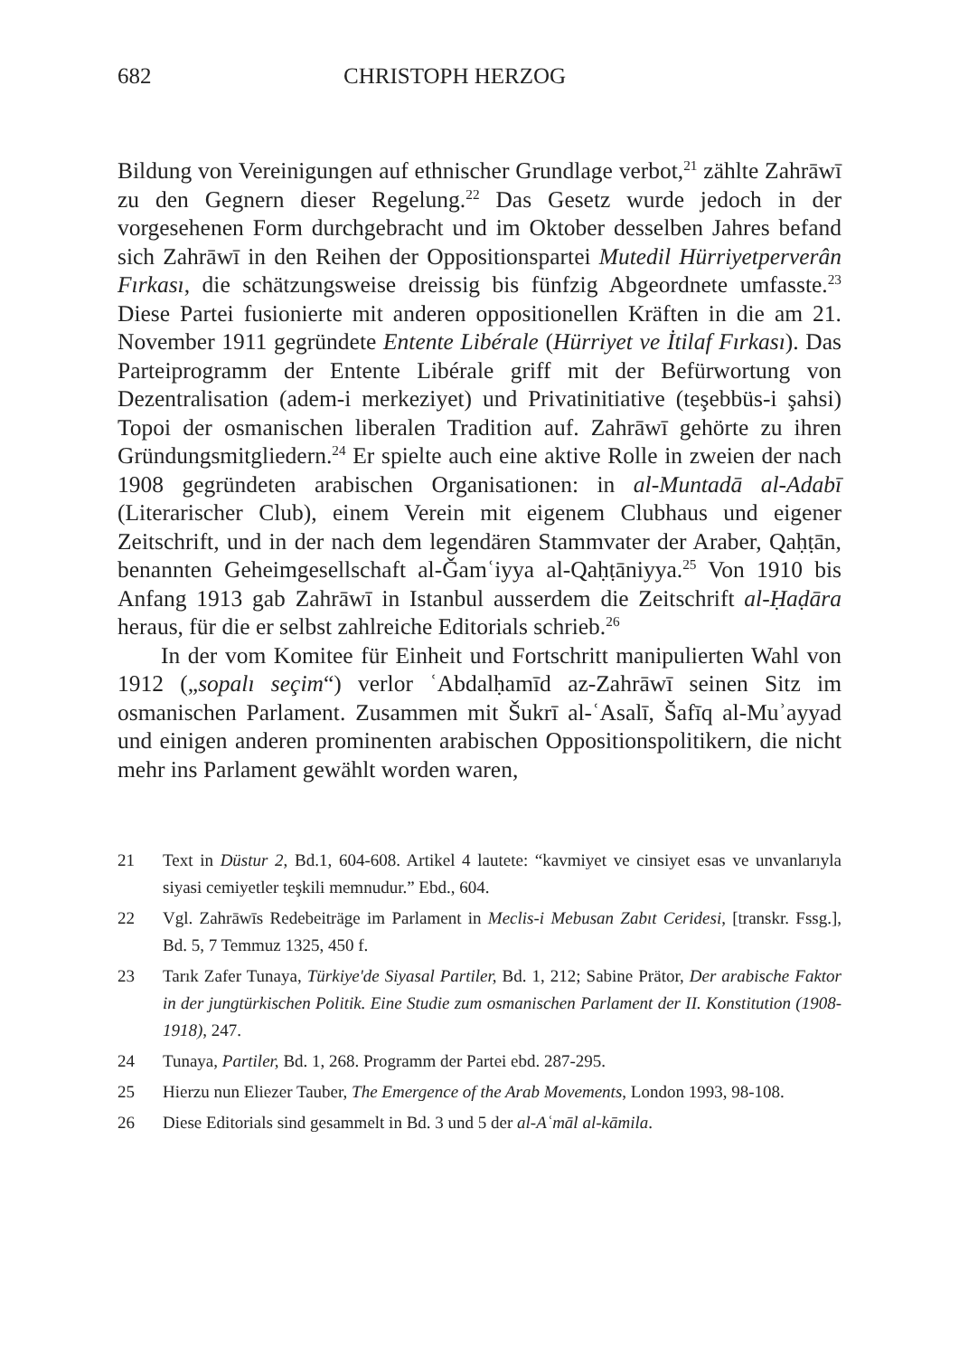682 CHRISTOPH HERZOG
Bildung von Vereinigungen auf ethnischer Grundlage verbot,<sup>21</sup> zählte Zahrāwī zu den Gegnern dieser Regelung.<sup>22</sup> Das Gesetz wurde jedoch in der vorgesehenen Form durchgebracht und im Oktober desselben Jahres befand sich Zahrāwī in den Reihen der Oppositionspartei Mutedil Hürriyetperverân Fırkası, die schätzungsweise dreissig bis fünfzig Abgeordnete umfasste.<sup>23</sup> Diese Partei fusionierte mit anderen oppositionellen Kräften in die am 21. November 1911 gegründete Entente Libérale (Hürriyet ve İtilaf Fırkası). Das Parteiprogramm der Entente Libérale griff mit der Befürwortung von Dezentralisation (adem-i merkeziyet) und Privatinitiative (teşebbüs-i şahsi) Topoi der osmanischen liberalen Tradition auf. Zahrāwī gehörte zu ihren Gründungsmitgliedern.<sup>24</sup> Er spielte auch eine aktive Rolle in zweien der nach 1908 gegründeten arabischen Organisationen: in al-Muntadā al-Adabī (Literarischer Club), einem Verein mit eigenem Clubhaus und eigener Zeitschrift, und in der nach dem legendären Stammvater der Araber, Qaḥṭān, benannten Geheimgesellschaft al-Ǧamʿiyya al-Qaḥṭāniyya.<sup>25</sup> Von 1910 bis Anfang 1913 gab Zahrāwī in Istanbul ausserdem die Zeitschrift al-Ḥaḍāra heraus, für die er selbst zahlreiche Editorials schrieb.<sup>26</sup>
In der vom Komitee für Einheit und Fortschritt manipulierten Wahl von 1912 („sopalı seçim“) verlor ʿAbdalḥamīd az-Zahrāwī seinen Sitz im osmanischen Parlament. Zusammen mit Šukrī al-ʿAsalī, Šafīq al-Muʾayyad und einigen anderen prominenten arabischen Oppositionspolitikern, die nicht mehr ins Parlament gewählt worden waren,
21 Text in Düstur 2, Bd.1, 604-608. Artikel 4 lautete: “kavmiyet ve cinsiyet esas ve unvanlarıyla siyasi cemiyetler teşkili memnudur.” Ebd., 604.
22 Vgl. Zahrāwīs Redebeiträge im Parlament in Meclis-i Mebusan Zabıt Ceridesi, [transkr. Fssg.], Bd. 5, 7 Temmuz 1325, 450 f.
23 Tarık Zafer Tunaya, Türkiye'de Siyasal Partiler, Bd. 1, 212; Sabine Prätor, Der arabische Faktor in der jungtürkischen Politik. Eine Studie zum osmanischen Parlament der II. Konstitution (1908-1918), 247.
24 Tunaya, Partiler, Bd. 1, 268. Programm der Partei ebd. 287-295.
25 Hierzu nun Eliezer Tauber, The Emergence of the Arab Movements, London 1993, 98-108.
26 Diese Editorials sind gesammelt in Bd. 3 und 5 der al-Aʿmāl al-kāmila.